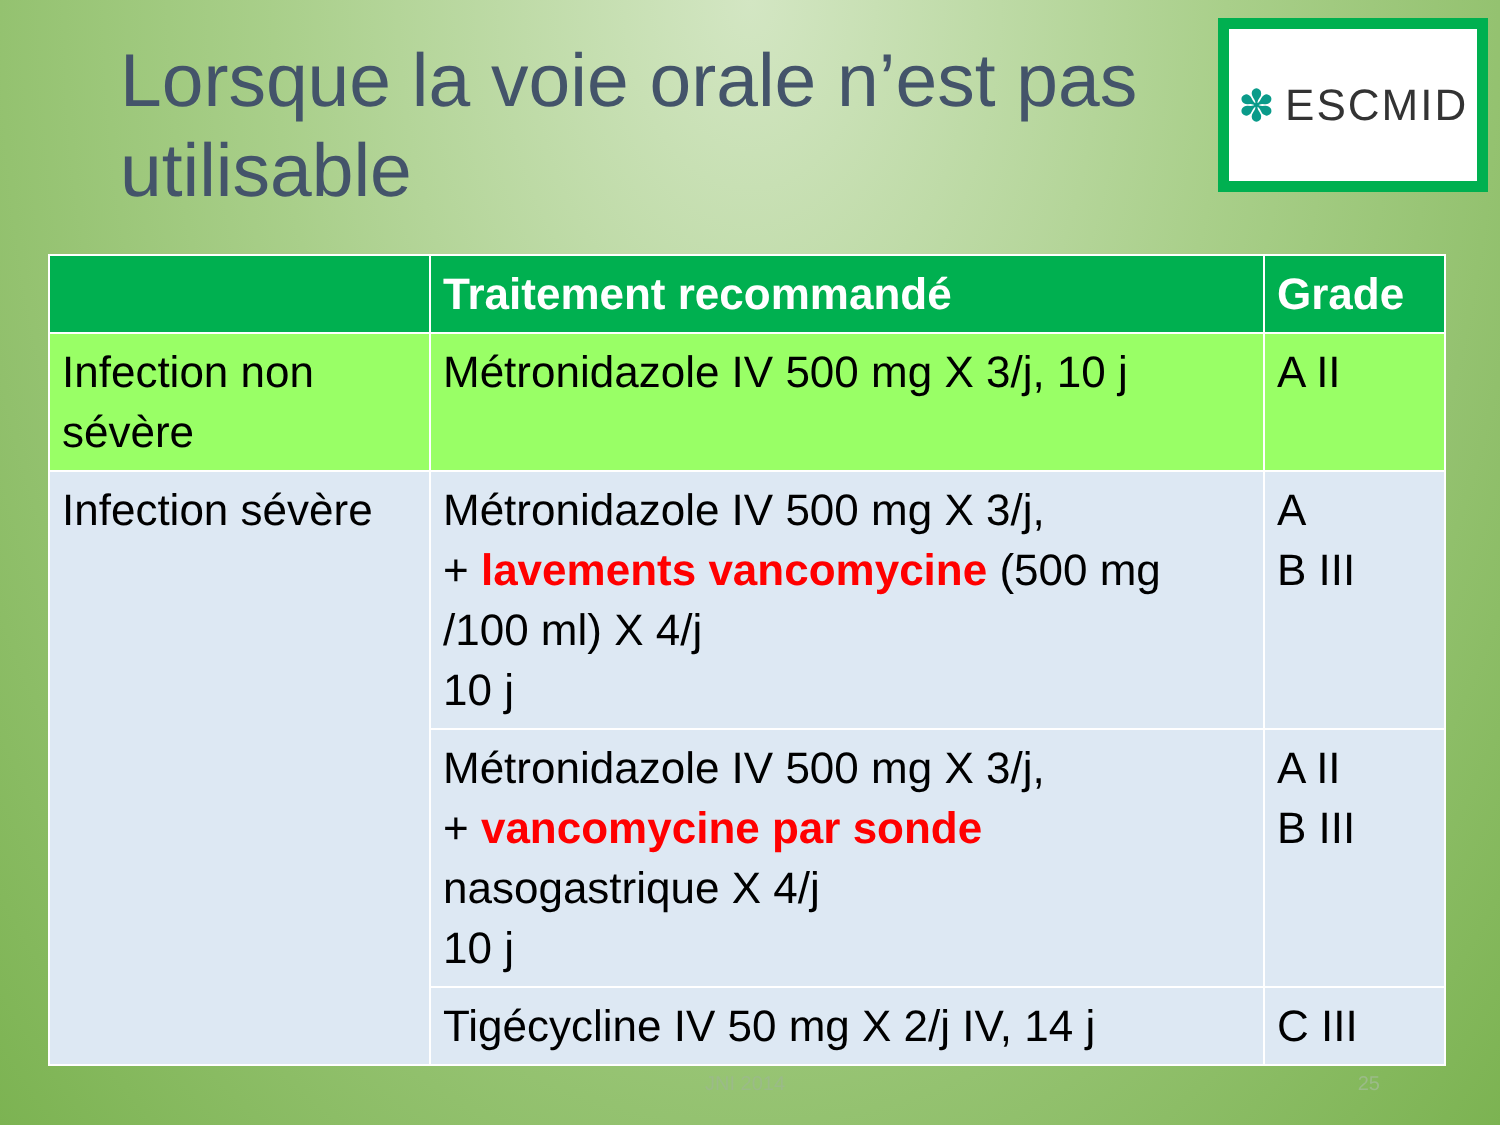Lorsque la voie orale n’est pas utilisable
✽ ESCMID
| | Traitement recommandé | Grade |
| --- | --- | --- |
| Infection non sévère | Métronidazole IV 500 mg X 3/j, 10 j | A II |
| Infection sévère | Métronidazole IV 500 mg X 3/j, + lavements vancomycine (500 mg /100 ml) X 4/j 10 j | A B III |
| | Métronidazole IV 500 mg X 3/j, + vancomycine par sonde nasogastrique X 4/j 10 j | A II B III |
| | Tigécycline IV 50 mg X 2/j IV, 14 j | C III |
JNI 2014 25